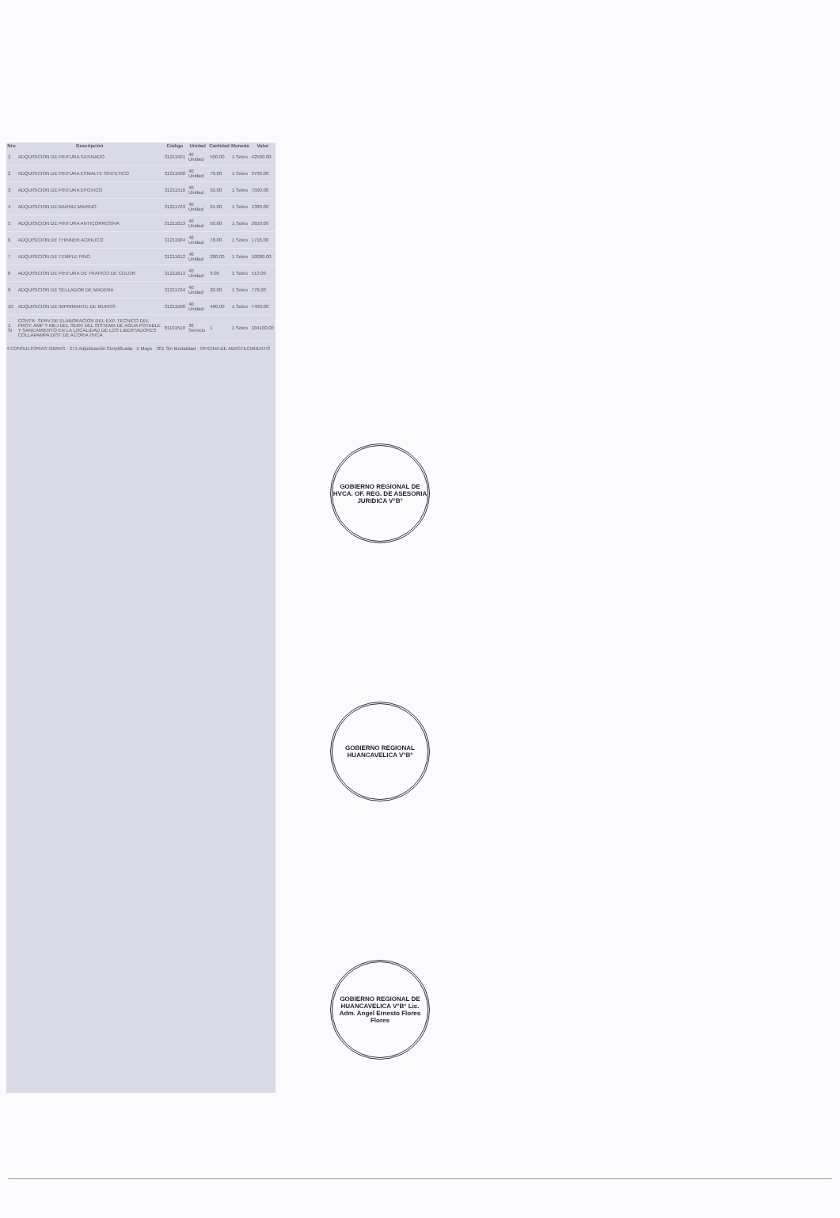| Nro | Descripción | Código | Unidad | Cantidad | Moneda | Valor |
| --- | --- | --- | --- | --- | --- | --- |
| 1 | ADQUISICION DE PINTURA SATINADO | 31211501 | 40 Unidad | 500.00 | 1 Soles | 42500.00 |
| 2 | ADQUISICION DE PINTURA ESMALTE SINTETICO | 31211508 | 40 Unidad | 70.00 | 1 Soles | 3790.00 |
| 3 | ADQUISICION DE PINTURA EPOXICO | 31211510 | 40 Unidad | 50.00 | 1 Soles | 7500.00 |
| 4 | ADQUISICION DE BARNIZ MARINO | 31211703 | 40 Unidad | 24.00 | 1 Soles | 1380.00 |
| 5 | ADQUISICION DE PINTURA ANTICORROSIVA | 31211613 | 40 Unidad | 50.00 | 1 Soles | 2650.00 |
| 6 | ADQUISICION DE THINNER ACRILICO | 31211904 | 40 Unidad | 78.00 | 1 Soles | 1716.00 |
| 7 | ADQUISICION DE TEMPLE FINO | 31211612 | 40 Unidad | 280.00 | 1 Soles | 10080.00 |
| 8 | ADQUISICION DE PINTURA DE TRAFICO DE COLOR | 31211613 | 40 Unidad | 9.00 | 1 Soles | 513.00 |
| 9 | ADQUISICION DE SELLADOR DE MADERA | 31211704 | 40 Unidad | 20.00 | 1 Soles | 776.00 |
| 10 | ADQUISICION DE IMPRIMANTE DE MUROS | 31211508 | 40 Unidad | 400.00 | 1 Soles | 7400.00 |
| 1 Si | CONTR. SERV DE ELABORACION DEL EXP. TECNICO DEL PROY. AMP Y MEJ DEL SERV DEL SISTEMA DE AGUA POTABLE Y SANEAMIENTO EN LA LOCALIDAD DE LOS LIBERTADORES COLLAPAMPA DIST DE ACORIA HVCA | 81101510 | 36 Servicio | 1 | 1 Soles | 104100.00 |
4 CONSULTORIAS OBRAS · 271 Adjudicación Simplificada · 5 Mayo · 301 Sin Modalidad · OFICINA DE ABASTECIMIENTO
GOBIERNO REGIONAL DE HVCA. OF. REG. DE ASESORIA JURIDICA V°B°
GOBIERNO REGIONAL HUANCAVELICA V°B°
GOBIERNO REGIONAL DE HUANCAVELICA V°B° Lic. Adm. Angel Ernesto Flores Flores